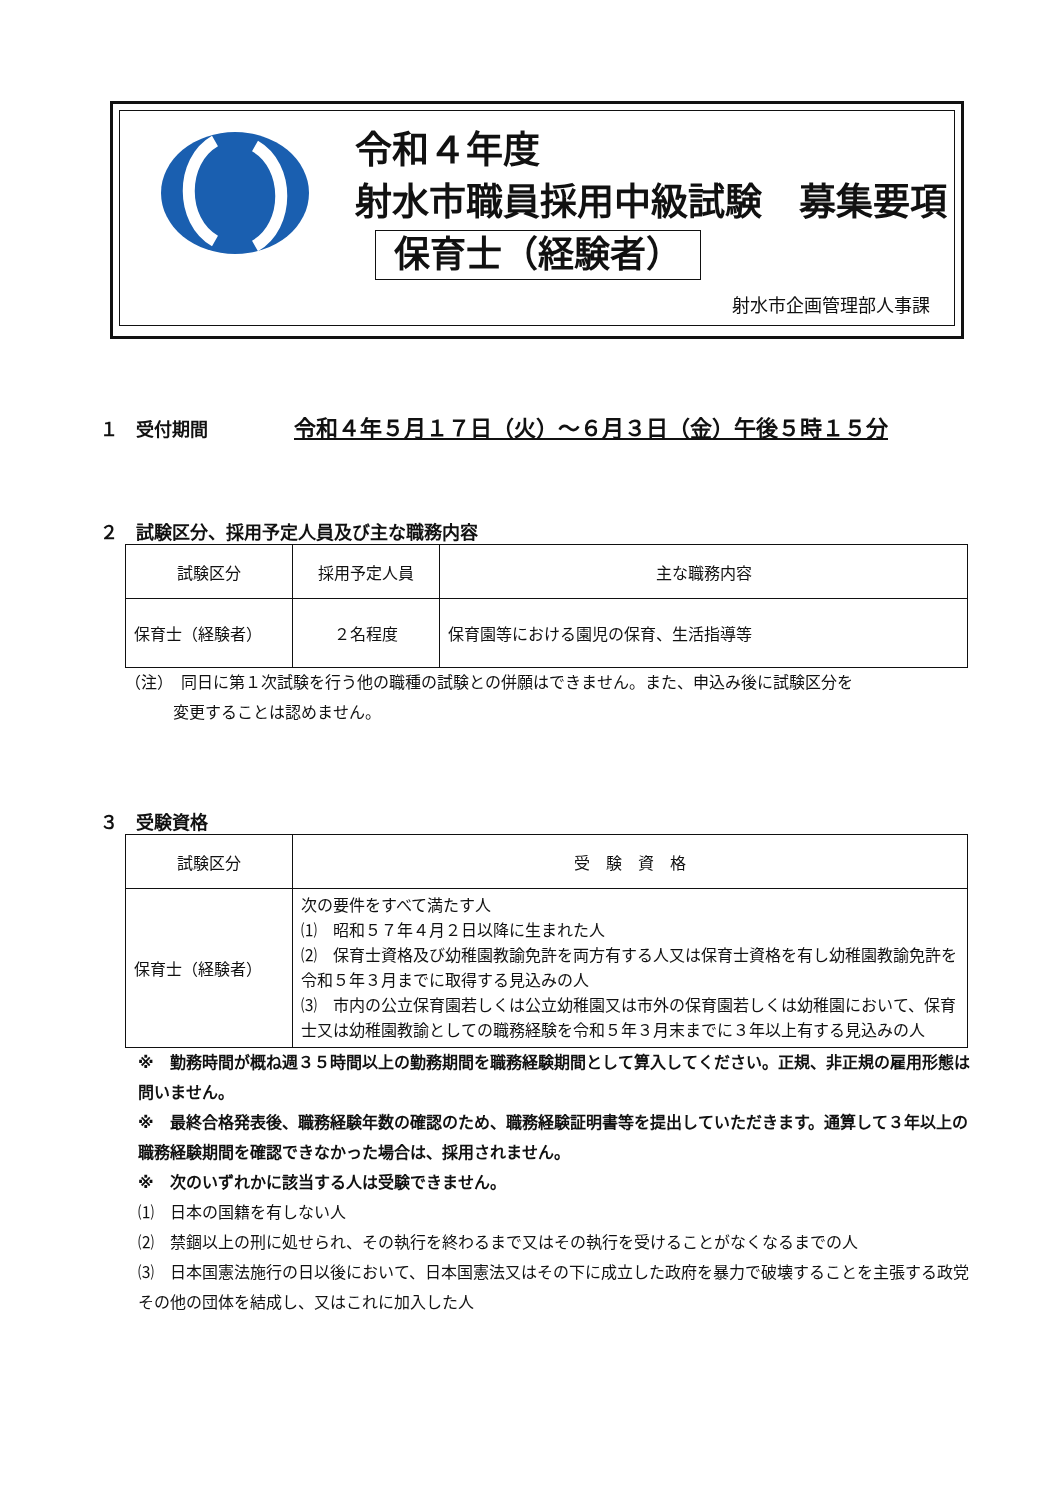令和４年度
射水市職員採用中級試験　募集要項
保育士（経験者）
射水市企画管理部人事課
１　受付期間　　令和４年５月１７日（火）～６月３日（金）午後５時１５分
２　試験区分、採用予定人員及び主な職務内容
| 試験区分 | 採用予定人員 | 主な職務内容 |
| --- | --- | --- |
| 保育士（経験者） | ２名程度 | 保育園等における園児の保育、生活指導等 |
（注）　同日に第１次試験を行う他の職種の試験との併願はできません。また、申込み後に試験区分を
　　　変更することは認めません。
３　受験資格
| 試験区分 | 受 験 資 格 |
| --- | --- |
| 保育士（経験者） | 次の要件をすべて満たす人 ⑴ 昭和５７年４月２日以降に生まれた人 ⑵ 保育士資格及び幼稚園教諭免許を両方有する人又は保育士資格を有し幼稚園教諭免許を令和５年３月までに取得する見込みの人 ⑶ 市内の公立保育園若しくは公立幼稚園又は市外の保育園若しくは幼稚園において、保育士又は幼稚園教諭としての職務経験を令和５年３月末までに３年以上有する見込みの人 |
※　勤務時間が概ね週３５時間以上の勤務期間を職務経験期間として算入してください。正規、非正規の雇用形態は問いません。
※　最終合格発表後、職務経験年数の確認のため、職務経験証明書等を提出していただきます。通算して３年以上の職務経験期間を確認できなかった場合は、採用されません。
※　次のいずれかに該当する人は受験できません。
⑴　日本の国籍を有しない人
⑵　禁錮以上の刑に処せられ、その執行を終わるまで又はその執行を受けることがなくなるまでの人
⑶　日本国憲法施行の日以後において、日本国憲法又はその下に成立した政府を暴力で破壊することを主張する政党その他の団体を結成し、又はこれに加入した人